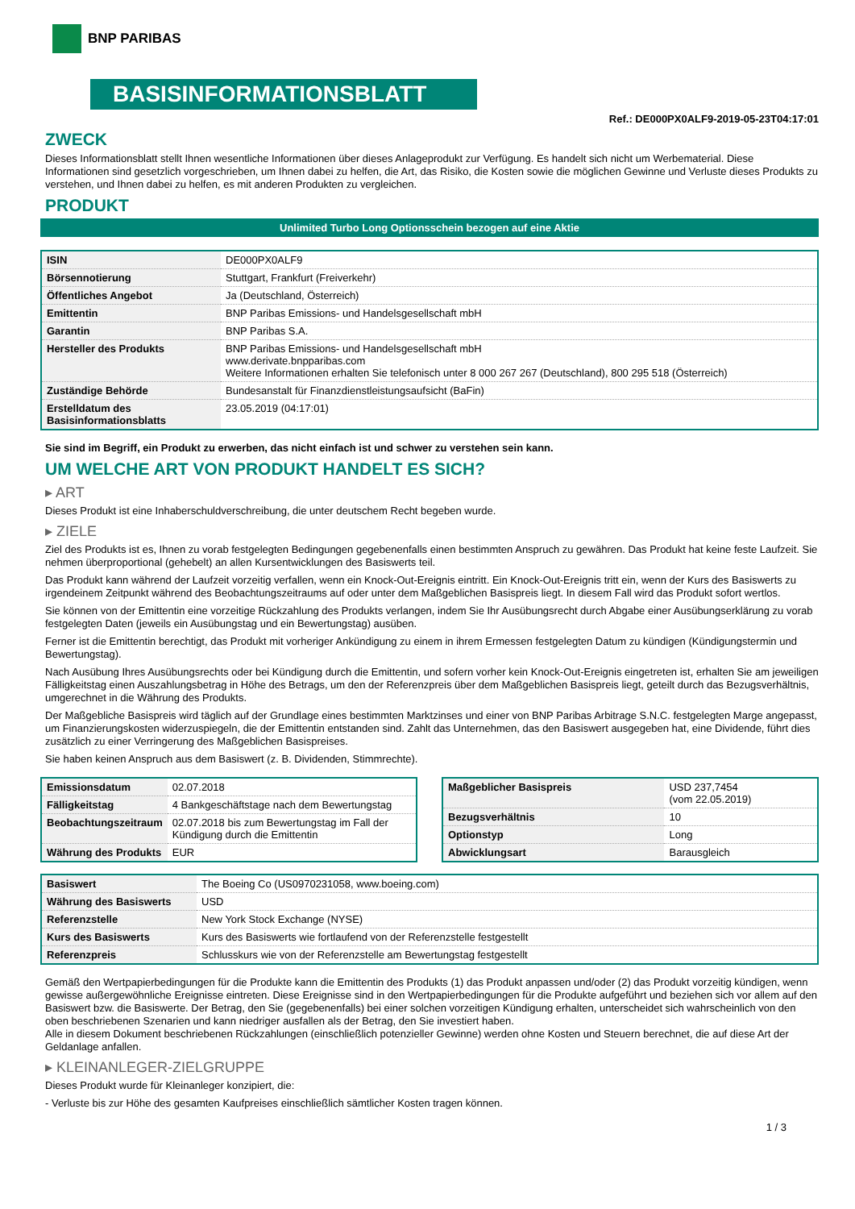BNP PARIBAS
BASISINFORMATIONSBLATT
Ref.: DE000PX0ALF9-2019-05-23T04:17:01
ZWECK
Dieses Informationsblatt stellt Ihnen wesentliche Informationen über dieses Anlageprodukt zur Verfügung. Es handelt sich nicht um Werbematerial. Diese Informationen sind gesetzlich vorgeschrieben, um Ihnen dabei zu helfen, die Art, das Risiko, die Kosten sowie die möglichen Gewinne und Verluste dieses Produkts zu verstehen, und Ihnen dabei zu helfen, es mit anderen Produkten zu vergleichen.
PRODUKT
Unlimited Turbo Long Optionsschein bezogen auf eine Aktie
| ISIN | DE000PX0ALF9 |
| Börsennotierung | Stuttgart, Frankfurt (Freiverkehr) |
| Öffentliches Angebot | Ja (Deutschland, Österreich) |
| Emittentin | BNP Paribas Emissions- und Handelsgesellschaft mbH |
| Garantin | BNP Paribas S.A. |
| Hersteller des Produkts | BNP Paribas Emissions- und Handelsgesellschaft mbH www.derivate.bnpparibas.com Weitere Informationen erhalten Sie telefonisch unter 8 000 267 267 (Deutschland), 800 295 518 (Österreich) |
| Zuständige Behörde | Bundesanstalt für Finanzdienstleistungsaufsicht (BaFin) |
| Erstelldatum des Basisinformationsblatts | 23.05.2019 (04:17:01) |
Sie sind im Begriff, ein Produkt zu erwerben, das nicht einfach ist und schwer zu verstehen sein kann.
UM WELCHE ART VON PRODUKT HANDELT ES SICH?
▸ ART
Dieses Produkt ist eine Inhaberschuldverschreibung, die unter deutschem Recht begeben wurde.
▸ ZIELE
Ziel des Produkts ist es, Ihnen zu vorab festgelegten Bedingungen gegebenenfalls einen bestimmten Anspruch zu gewähren. Das Produkt hat keine feste Laufzeit. Sie nehmen überproportional (gehebelt) an allen Kursentwicklungen des Basiswerts teil.
Das Produkt kann während der Laufzeit vorzeitig verfallen, wenn ein Knock-Out-Ereignis eintritt. Ein Knock-Out-Ereignis tritt ein, wenn der Kurs des Basiswerts zu irgendeinem Zeitpunkt während des Beobachtungszeitraums auf oder unter dem Maßgeblichen Basispreis liegt. In diesem Fall wird das Produkt sofort wertlos.
Sie können von der Emittentin eine vorzeitige Rückzahlung des Produkts verlangen, indem Sie Ihr Ausübungsrecht durch Abgabe einer Ausübungserklärung zu vorab festgelegten Daten (jeweils ein Ausübungstag und ein Bewertungstag) ausüben.
Ferner ist die Emittentin berechtigt, das Produkt mit vorheriger Ankündigung zu einem in ihrem Ermessen festgelegten Datum zu kündigen (Kündigungstermin und Bewertungstag).
Nach Ausübung Ihres Ausübungsrechts oder bei Kündigung durch die Emittentin, und sofern vorher kein Knock-Out-Ereignis eingetreten ist, erhalten Sie am jeweiligen Fälligkeitstag einen Auszahlungsbetrag in Höhe des Betrags, um den der Referenzpreis über dem Maßgeblichen Basispreis liegt, geteilt durch das Bezugsverhältnis, umgerechnet in die Währung des Produkts.
Der Maßgebliche Basispreis wird täglich auf der Grundlage eines bestimmten Marktzinses und einer von BNP Paribas Arbitrage S.N.C. festgelegten Marge angepasst, um Finanzierungskosten widerzuspiegeln, die der Emittentin entstanden sind. Zahlt das Unternehmen, das den Basiswert ausgegeben hat, eine Dividende, führt dies zusätzlich zu einer Verringerung des Maßgeblichen Basispreises.
Sie haben keinen Anspruch aus dem Basiswert (z. B. Dividenden, Stimmrechte).
| Emissionsdatum | 02.07.2018 |
| Fälligkeitstag | 4 Bankgeschäftstage nach dem Bewertungstag |
| Beobachtungszeitraum | 02.07.2018 bis zum Bewertungstag im Fall der Kündigung durch die Emittentin |
| Währung des Produkts | EUR |
| Maßgeblicher Basispreis | USD 237,7454 (vom 22.05.2019) |
| Bezugsverhältnis | 10 |
| Optionstyp | Long |
| Abwicklungsart | Barausgleich |
| Basiswert | The Boeing Co (US0970231058, www.boeing.com) |
| Währung des Basiswerts | USD |
| Referenzstelle | New York Stock Exchange (NYSE) |
| Kurs des Basiswerts | Kurs des Basiswerts wie fortlaufend von der Referenzstelle festgestellt |
| Referenzpreis | Schlusskurs wie von der Referenzstelle am Bewertungstag festgestellt |
Gemäß den Wertpapierbedingungen für die Produkte kann die Emittentin des Produkts (1) das Produkt anpassen und/oder (2) das Produkt vorzeitig kündigen, wenn gewisse außergewöhnliche Ereignisse eintreten. Diese Ereignisse sind in den Wertpapierbedingungen für die Produkte aufgeführt und beziehen sich vor allem auf den Basiswert bzw. die Basiswerte. Der Betrag, den Sie (gegebenenfalls) bei einer solchen vorzeitigen Kündigung erhalten, unterscheidet sich wahrscheinlich von den oben beschriebenen Szenarien und kann niedriger ausfallen als der Betrag, den Sie investiert haben.
Alle in diesem Dokument beschriebenen Rückzahlungen (einschließlich potenzieller Gewinne) werden ohne Kosten und Steuern berechnet, die auf diese Art der Geldanlage anfallen.
▸ KLEINANLEGER-ZIELGRUPPE
Dieses Produkt wurde für Kleinanleger konzipiert, die:
- Verluste bis zur Höhe des gesamten Kaufpreises einschließlich sämtlicher Kosten tragen können.
1 / 3